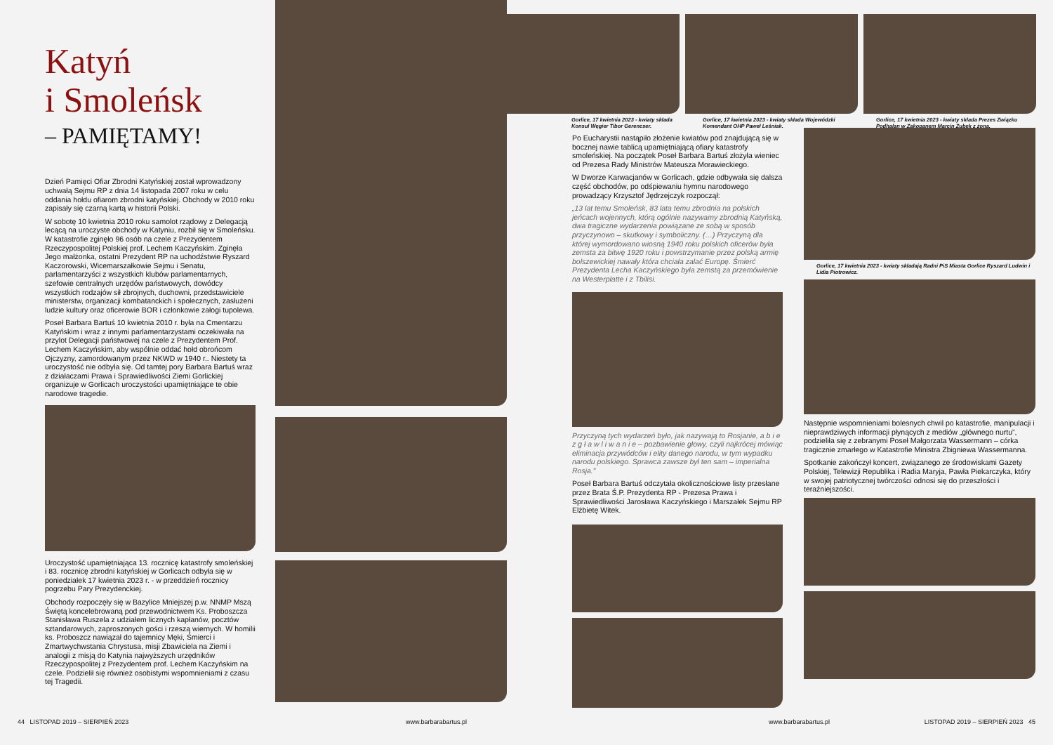Katyń
i Smoleńsk
– PAMIĘTAMY!
Dzień Pamięci Ofiar Zbrodni Katyńskiej został wprowadzony uchwałą Sejmu RP z dnia 14 listopada 2007 roku w celu oddania hołdu ofiarom zbrodni katyńskiej. Obchody w 2010 roku zapisały się czarną kartą w historii Polski.
W sobotę 10 kwietnia 2010 roku samolot rządowy z Delegacją lecącą na uroczyste obchody w Katyniu, rozbił się w Smoleńsku. W katastrofie zginęło 96 osób na czele z Prezydentem Rzeczypospolitej Polskiej prof. Lechem Kaczyńskim. Zginęła Jego małżonka, ostatni Prezydent RP na uchodźstwie Ryszard Kaczorowski, Wicemarszałkowie Sejmu i Senatu, parlamentarzyści z wszystkich klubów parlamentarnych, szefowie centralnych urzędów państwowych, dowódcy wszystkich rodzajów sił zbrojnych, duchowni, przedstawiciele ministerstw, organizacji kombatanckich i społecznych, zasłużeni ludzie kultury oraz oficerowie BOR i członkowie załogi tupolewa.
Poseł Barbara Bartuś 10 kwietnia 2010 r. była na Cmentarzu Katyńskim i wraz z innymi parlamentarzystami oczekiwała na przylot Delegacji państwowej na czele z Prezydentem Prof. Lechem Kaczyńskim, aby wspólnie oddać hołd obrońcom Ojczyzny, zamordowanym przez NKWD w 1940 r.. Niestety ta uroczystość nie odbyła się. Od tamtej pory Barbara Bartuś wraz z działaczami Prawa i Sprawiedliwości Ziemi Gorlickiej organizuje w Gorlicach uroczystości upamiętniające te obie narodowe tragedie.
Uroczystość upamiętniająca 13. rocznicę katastrofy smoleńskiej i 83. rocznicę zbrodni katyńskiej w Gorlicach odbyła się w poniedziałek 17 kwietnia 2023 r. - w przeddzień rocznicy pogrzebu Pary Prezydenckiej.
Obchody rozpoczęły się w Bazylice Mniejszej p.w. NNMP Mszą Świętą koncelebrowaną pod przewodnictwem Ks. Proboszcza Stanisława Ruszela z udziałem licznych kapłanów, pocztów sztandarowych, zaproszonych gości i rzeszą wiernych. W homilii ks. Proboszcz nawiązał do tajemnicy Męki, Śmierci i Zmartwychwstania Chrystusa, misji Zbawiciela na Ziemi i analogii z misją do Katynia najwyższych urzędników Rzeczypospolitej z Prezydentem prof. Lechem Kaczyńskim na czele. Podzielił się również osobistymi wspomnieniami z czasu tej Tragedii.
44 LISTOPAD 2019 – SIERPIEŃ 2023 www.barbarabartus.pl
Gorlice, 17 kwietnia 2023 - kwiaty składa Konsul Węgier Tibor Gerencser.
Gorlice, 17 kwietnia 2023 - kwiaty składa Wojewódzki Komendant OHP Paweł Leśniak.
Gorlice, 17 kwietnia 2023 - kwiaty składa Prezes Związku Podhalan w Zakopanem Marcin Zubek z żoną.
Po Eucharystii nastąpiło złożenie kwiatów pod znajdującą się w bocznej nawie tablicą upamiętniającą ofiary katastrofy smoleńskiej. Na początek Poseł Barbara Bartuś złożyła wieniec od Prezesa Rady Ministrów Mateusza Morawieckiego.
W Dworze Karwacjanów w Gorlicach, gdzie odbywała się dalsza część obchodów, po odśpiewaniu hymnu narodowego prowadzący Krzysztof Jędrzejczyk rozpoczął:
„13 lat temu Smoleńsk, 83 lata temu zbrodnia na polskich jeńcach wojennych, którą ogólnie nazywamy zbrodnią Katyńską, dwa tragiczne wydarzenia powiązane ze sobą w sposób przyczynowo – skutkowy i symboliczny. (…) Przyczyną dla której wymordowano wiosną 1940 roku polskich oficerów była zemsta za bitwę 1920 roku i powstrzymanie przez polską armię bolszewickiej nawały która chciała zalać Europę. Śmierć Prezydenta Lecha Kaczyńskiego była zemstą za przemówienie na Westerplatte i z Tbilisi.
Przyczyną tych wydarzeń było, jak nazywają to Rosjanie, a b i e z g ł a w l i w a n i e – pozbawienie głowy, czyli najkrócej mówiąc eliminacja przywódców i elity danego narodu, w tym wypadku narodu polskiego. Sprawca zawsze był ten sam – imperialna Rosja.”
Poseł Barbara Bartuś odczytała okolicznościowe listy przesłane przez Brata Ś.P. Prezydenta RP - Prezesa Prawa i Sprawiedliwości Jarosława Kaczyńskiego i Marszałek Sejmu RP Elżbietę Witek.
Gorlice, 17 kwietnia 2023 - kwiaty składają Radni PiS Miasta Gorlice Ryszard Ludwin i Lidia Piotrowicz.
Następnie wspomnieniami bolesnych chwil po katastrofie, manipulacji i nieprawdziwych informacji płynących z mediów „głównego nurtu”, podzieliła się z zebranymi Poseł Małgorzata Wassermann – córka tragicznie zmarłego w Katastrofie Ministra Zbigniewa Wassermanna.
Spotkanie zakończył koncert, związanego ze środowiskami Gazety Polskiej, Telewizji Republika i Radia Maryja, Pawła Piekarczyka, który w swojej patriotycznej twórczości odnosi się do przeszłości i teraźniejszości.
www.barbarabartus.pl LISTOPAD 2019 – SIERPIEŃ 2023 45